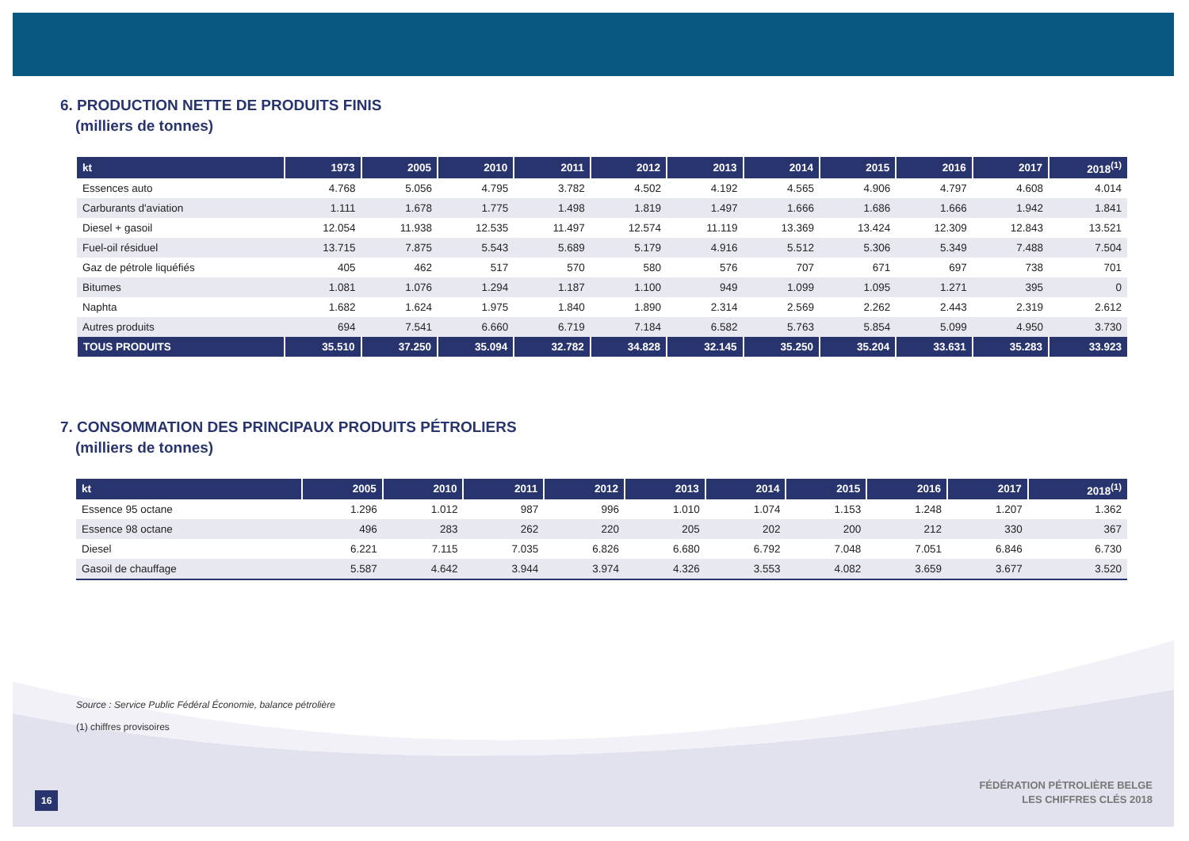6. PRODUCTION NETTE DE PRODUITS FINIS
(milliers de tonnes)
| kt | 1973 | 2005 | 2010 | 2011 | 2012 | 2013 | 2014 | 2015 | 2016 | 2017 | 2018<sup>(1)</sup> |
| --- | --- | --- | --- | --- | --- | --- | --- | --- | --- | --- | --- |
| Essences auto | 4.768 | 5.056 | 4.795 | 3.782 | 4.502 | 4.192 | 4.565 | 4.906 | 4.797 | 4.608 | 4.014 |
| Carburants d'aviation | 1.111 | 1.678 | 1.775 | 1.498 | 1.819 | 1.497 | 1.666 | 1.686 | 1.666 | 1.942 | 1.841 |
| Diesel + gasoil | 12.054 | 11.938 | 12.535 | 11.497 | 12.574 | 11.119 | 13.369 | 13.424 | 12.309 | 12.843 | 13.521 |
| Fuel-oil résiduel | 13.715 | 7.875 | 5.543 | 5.689 | 5.179 | 4.916 | 5.512 | 5.306 | 5.349 | 7.488 | 7.504 |
| Gaz de pétrole liquéfiés | 405 | 462 | 517 | 570 | 580 | 576 | 707 | 671 | 697 | 738 | 701 |
| Bitumes | 1.081 | 1.076 | 1.294 | 1.187 | 1.100 | 949 | 1.099 | 1.095 | 1.271 | 395 | 0 |
| Naphta | 1.682 | 1.624 | 1.975 | 1.840 | 1.890 | 2.314 | 2.569 | 2.262 | 2.443 | 2.319 | 2.612 |
| Autres produits | 694 | 7.541 | 6.660 | 6.719 | 7.184 | 6.582 | 5.763 | 5.854 | 5.099 | 4.950 | 3.730 |
| TOUS PRODUITS | 35.510 | 37.250 | 35.094 | 32.782 | 34.828 | 32.145 | 35.250 | 35.204 | 33.631 | 35.283 | 33.923 |
7. CONSOMMATION DES PRINCIPAUX PRODUITS PÉTROLIERS
(milliers de tonnes)
| kt | 2005 | 2010 | 2011 | 2012 | 2013 | 2014 | 2015 | 2016 | 2017 | 2018<sup>(1)</sup> |
| --- | --- | --- | --- | --- | --- | --- | --- | --- | --- | --- |
| Essence 95 octane | 1.296 | 1.012 | 987 | 996 | 1.010 | 1.074 | 1.153 | 1.248 | 1.207 | 1.362 |
| Essence 98 octane | 496 | 283 | 262 | 220 | 205 | 202 | 200 | 212 | 330 | 367 |
| Diesel | 6.221 | 7.115 | 7.035 | 6.826 | 6.680 | 6.792 | 7.048 | 7.051 | 6.846 | 6.730 |
| Gasoil de chauffage | 5.587 | 4.642 | 3.944 | 3.974 | 4.326 | 3.553 | 4.082 | 3.659 | 3.677 | 3.520 |
Source : Service Public Fédéral Économie, balance pétrolière
(1) chiffres provisoires
16
FÉDÉRATION PÉTROLIÈRE BELGE
LES CHIFFRES CLÉS 2018